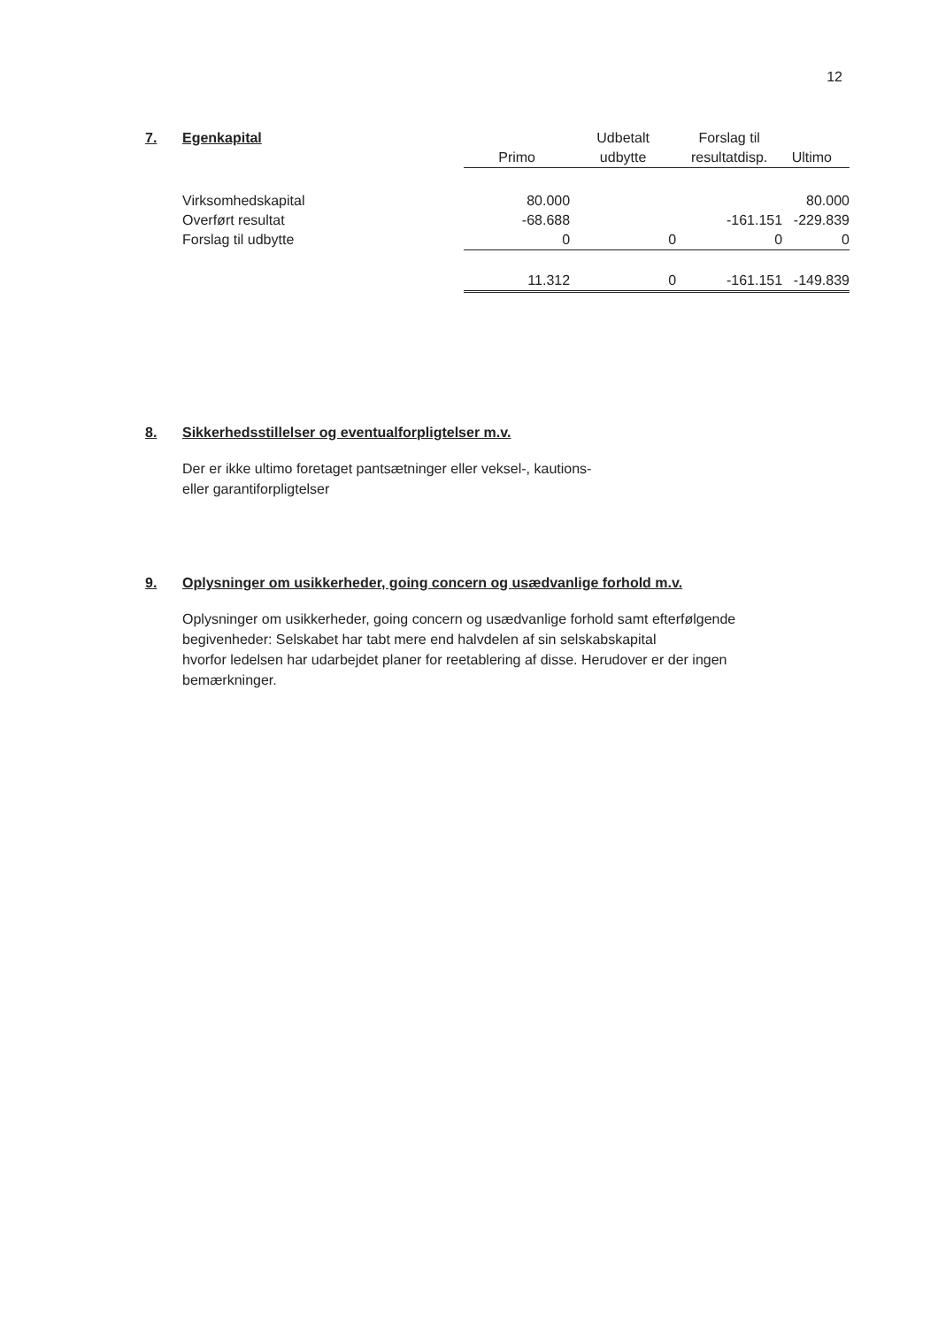12
| 7. Egenkapital | | Udbetalt | Forslag til | |
| --- | --- | --- | --- | --- |
| | Primo | udbytte | resultatdisp. | Ultimo |
| Virksomhedskapital | 80.000 | | | 80.000 |
| Overført resultat | -68.688 | | -161.151 | -229.839 |
| Forslag til udbytte | 0 | 0 | 0 | 0 |
| | 11.312 | 0 | -161.151 | -149.839 |
8. Sikkerhedsstillelser og eventualforpligtelser m.v.
Der er ikke ultimo foretaget pantsætninger eller veksel-, kautions-
eller garantiforpligtelser
9. Oplysninger om usikkerheder, going concern og usædvanlige forhold m.v.
Oplysninger om usikkerheder, going concern og usædvanlige forhold samt efterfølgende
begivenheder: Selskabet har tabt mere end halvdelen af sin selskabskapital
hvorfor ledelsen har udarbejdet planer for reetablering af disse. Herudover er der ingen
bemærkninger.